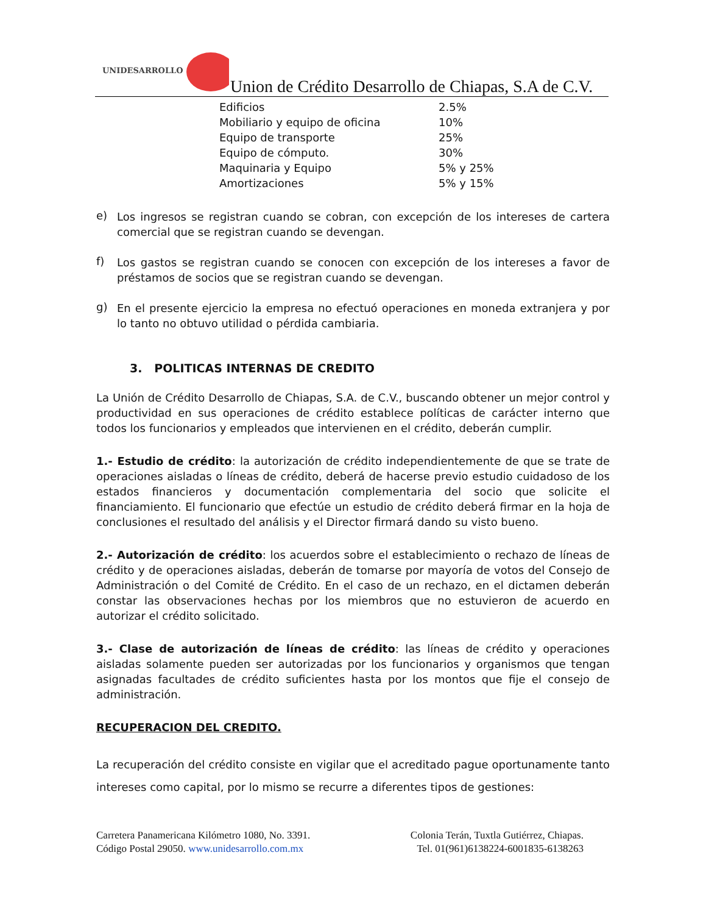UNIDESARROLLO
Union de Crédito Desarrollo de Chiapas, S.A de C.V.
| Edificios | 2.5% |
| Mobiliario y equipo de oficina | 10% |
| Equipo de transporte | 25% |
| Equipo de cómputo. | 30% |
| Maquinaria y Equipo | 5% y 25% |
| Amortizaciones | 5% y 15% |
e)
Los ingresos se registran cuando se cobran, con excepción de los intereses de cartera comercial que se registran cuando se devengan.
f)
Los gastos se registran cuando se conocen con excepción de los intereses a favor de préstamos de socios que se registran cuando se devengan.
g)
En el presente ejercicio la empresa no efectuó operaciones en moneda extranjera y por lo tanto no obtuvo utilidad o pérdida cambiaria.
3. POLITICAS INTERNAS DE CREDITO
La Unión de Crédito Desarrollo de Chiapas, S.A. de C.V., buscando obtener un mejor control y productividad en sus operaciones de crédito establece políticas de carácter interno que todos los funcionarios y empleados que intervienen en el crédito, deberán cumplir.
1.- Estudio de crédito: la autorización de crédito independientemente de que se trate de operaciones aisladas o líneas de crédito, deberá de hacerse previo estudio cuidadoso de los estados financieros y documentación complementaria del socio que solicite el financiamiento. El funcionario que efectúe un estudio de crédito deberá firmar en la hoja de conclusiones el resultado del análisis y el Director firmará dando su visto bueno.
2.- Autorización de crédito: los acuerdos sobre el establecimiento o rechazo de líneas de crédito y de operaciones aisladas, deberán de tomarse por mayoría de votos del Consejo de Administración o del Comité de Crédito. En el caso de un rechazo, en el dictamen deberán constar las observaciones hechas por los miembros que no estuvieron de acuerdo en autorizar el crédito solicitado.
3.- Clase de autorización de líneas de crédito: las líneas de crédito y operaciones aisladas solamente pueden ser autorizadas por los funcionarios y organismos que tengan asignadas facultades de crédito suficientes hasta por los montos que fije el consejo de administración.
RECUPERACION DEL CREDITO.
La recuperación del crédito consiste en vigilar que el acreditado pague oportunamente tanto intereses como capital, por lo mismo se recurre a diferentes tipos de gestiones:
Carretera Panamericana Kilómetro 1080, No. 3391.
Código Postal 29050. www.unidesarrollo.com.mx
Colonia Terán, Tuxtla Gutiérrez, Chiapas.
Tel. 01(961)6138224-6001835-6138263